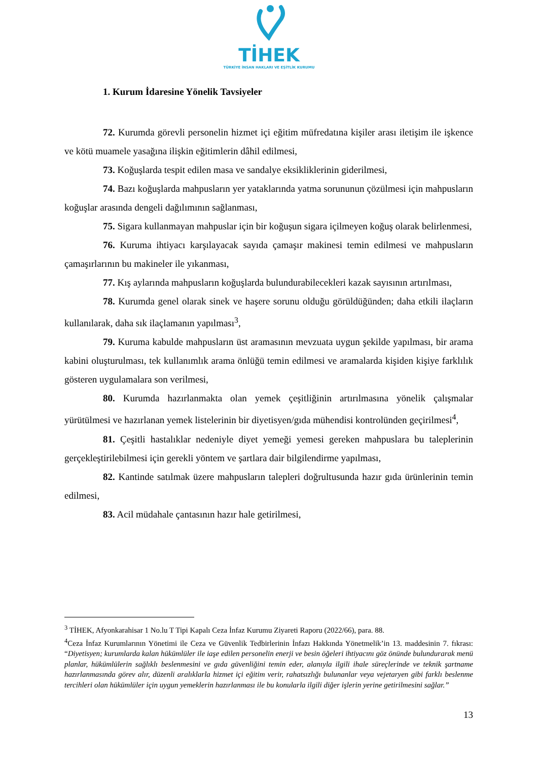TİHEK
TÜRKİYE İNSAN HAKLARI VE EŞİTLİK KURUMU
1. Kurum İdaresine Yönelik Tavsiyeler
72. Kurumda görevli personelin hizmet içi eğitim müfredatına kişiler arası iletişim ile işkence ve kötü muamele yasağına ilişkin eğitimlerin dâhil edilmesi,
73. Koğuşlarda tespit edilen masa ve sandalye eksikliklerinin giderilmesi,
74. Bazı koğuşlarda mahpusların yer yataklarında yatma sorununun çözülmesi için mahpusların koğuşlar arasında dengeli dağılımının sağlanması,
75. Sigara kullanmayan mahpuslar için bir koğuşun sigara içilmeyen koğuş olarak belirlenmesi,
76. Kuruma ihtiyacı karşılayacak sayıda çamaşır makinesi temin edilmesi ve mahpusların çamaşırlarının bu makineler ile yıkanması,
77. Kış aylarında mahpusların koğuşlarda bulundurabilecekleri kazak sayısının artırılması,
78. Kurumda genel olarak sinek ve haşere sorunu olduğu görüldüğünden; daha etkili ilaçların kullanılarak, daha sık ilaçlamanın yapılması<sup>3</sup>,
79. Kuruma kabulde mahpusların üst aramasının mevzuata uygun şekilde yapılması, bir arama kabini oluşturulması, tek kullanımlık arama önlüğü temin edilmesi ve aramalarda kişiden kişiye farklılık gösteren uygulamalara son verilmesi,
80. Kurumda hazırlanmakta olan yemek çeşitliğinin artırılmasına yönelik çalışmalar yürütülmesi ve hazırlanan yemek listelerinin bir diyetisyen/gıda mühendisi kontrolünden geçirilmesi<sup>4</sup>,
81. Çeşitli hastalıklar nedeniyle diyet yemeği yemesi gereken mahpuslara bu taleplerinin gerçekleştirilebilmesi için gerekli yöntem ve şartlara dair bilgilendirme yapılması,
82. Kantinde satılmak üzere mahpusların talepleri doğrultusunda hazır gıda ürünlerinin temin edilmesi,
83. Acil müdahale çantasının hazır hale getirilmesi,
<sup>3</sup> TİHEK, Afyonkarahisar 1 No.lu T Tipi Kapalı Ceza İnfaz Kurumu Ziyareti Raporu (2022/66), para. 88.
<sup>4</sup> Ceza İnfaz Kurumlarının Yönetimi ile Ceza ve Güvenlik Tedbirlerinin İnfazı Hakkında Yönetmelik’in 13. maddesinin 7. fıkrası: “Diyetisyen; kurumlarda kalan hükümlüler ile iaşe edilen personelin enerji ve besin öğeleri ihtiyacını göz önünde bulundurarak menü planlar, hükümlülerin sağlıklı beslenmesini ve gıda güvenliğini temin eder, alanıyla ilgili ihale süreçlerinde ve teknik şartname hazırlanmasında görev alır, düzenli aralıklarla hizmet içi eğitim verir, rahatsızlığı bulunanlar veya vejetaryen gibi farklı beslenme tercihleri olan hükümlüler için uygun yemeklerin hazırlanması ile bu konularla ilgili diğer işlerin yerine getirilmesini sağlar.”
13